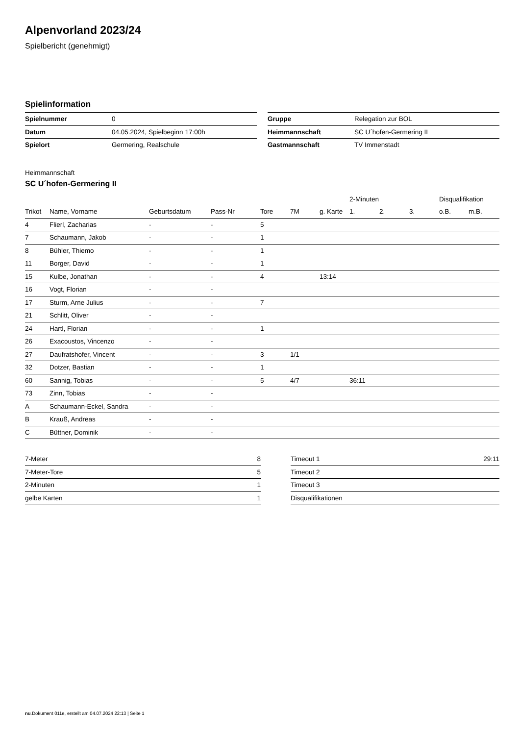Alpenvorland 2023/24
Spielbericht (genehmigt)
Spielinformation
| Spielnummer | 0 |
| Datum | 04.05.2024, Spielbeginn 17:00h |
| Spielort | Germering, Realschule |
| Gruppe | Relegation zur BOL |
| Heimmannschaft | SC U´hofen-Germering II |
| Gastmannschaft | TV Immenstadt |
Heimmannschaft
SC U´hofen-Germering II
| | | | | | | | 2-Minuten | | | Disqualifikation | |
| --- | --- | --- | --- | --- | --- | --- | --- | --- | --- | --- | --- |
| Trikot | Name, Vorname | Geburtsdatum | Pass-Nr | Tore | 7M | g. Karte | 1. | 2. | 3. | o.B. | m.B. |
| 4 | Flierl, Zacharias | - | - | 5 | | | | | | | |
| 7 | Schaumann, Jakob | - | - | 1 | | | | | | | |
| 8 | Bühler, Thiemo | - | - | 1 | | | | | | | |
| 11 | Borger, David | - | - | 1 | | | | | | | |
| 15 | Kulbe, Jonathan | - | - | 4 | | 13:14 | | | | | |
| 16 | Vogt, Florian | - | - | | | | | | | | |
| 17 | Sturm, Arne Julius | - | - | 7 | | | | | | | |
| 21 | Schlitt, Oliver | - | - | | | | | | | | |
| 24 | Hartl, Florian | - | - | 1 | | | | | | | |
| 26 | Exacoustos, Vincenzo | - | - | | | | | | | | |
| 27 | Daufratshofer, Vincent | - | - | 3 | 1/1 | | | | | | |
| 32 | Dotzer, Bastian | - | - | 1 | | | | | | | |
| 60 | Sannig, Tobias | - | - | 5 | 4/7 | | 36:11 | | | | |
| 73 | Zinn, Tobias | - | - | | | | | | | | |
| A | Schaumann-Eckel, Sandra | - | - | | | | | | | | |
| B | Krauß, Andreas | - | - | | | | | | | | |
| C | Büttner, Dominik | - | - | | | | | | | | |
| 7-Meter | 8 |
| 7-Meter-Tore | 5 |
| 2-Minuten | 1 |
| gelbe Karten | 1 |
| Timeout 1 | 29:11 |
| Timeout 2 | |
| Timeout 3 | |
| Disqualifikationen | |
nu.Dokument 011e, erstellt am 04.07.2024 22:13 | Seite 1